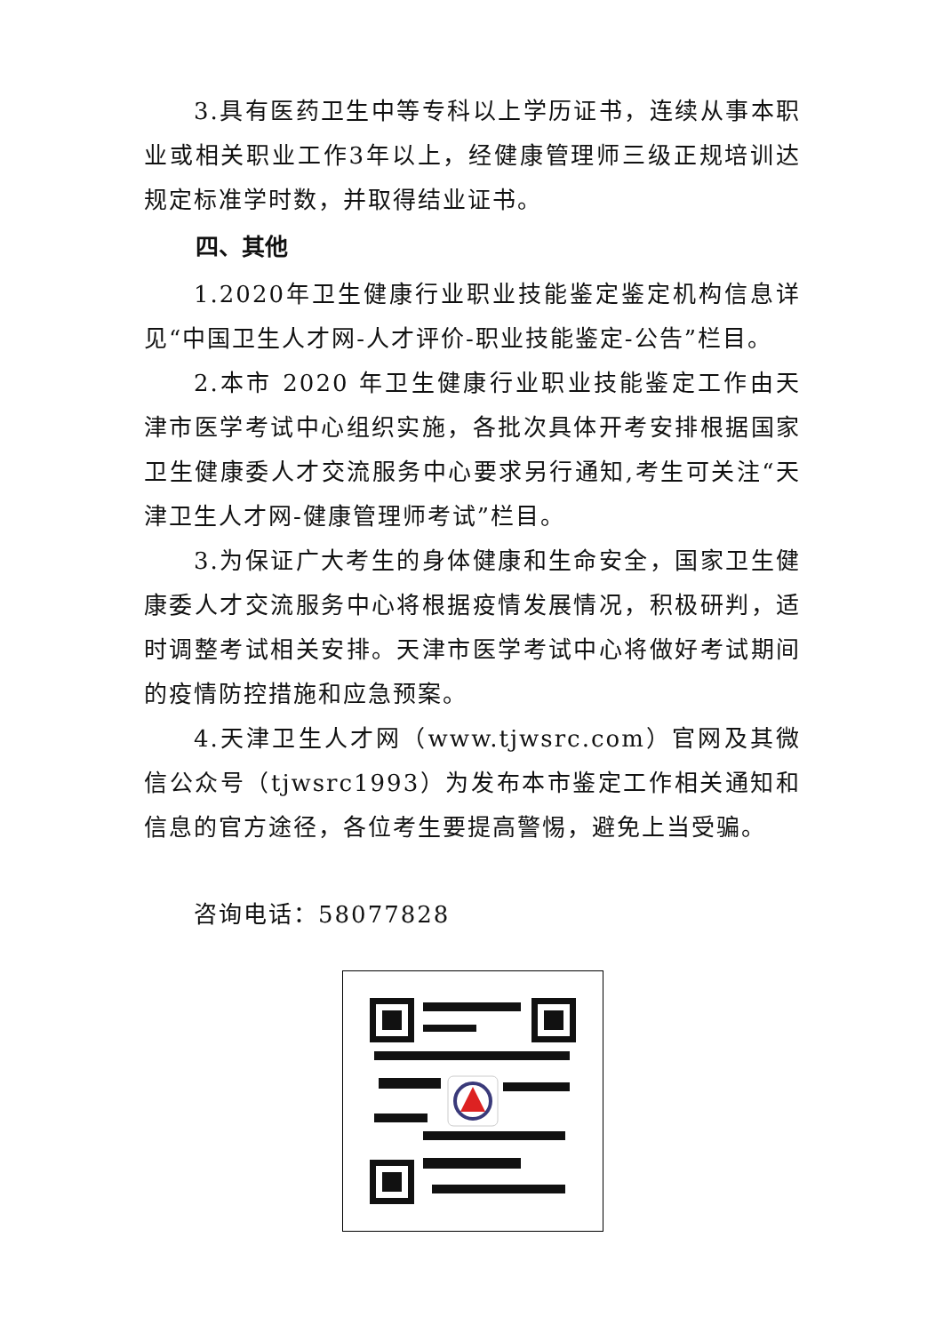3.具有医药卫生中等专科以上学历证书，连续从事本职业或相关职业工作3年以上，经健康管理师三级正规培训达规定标准学时数，并取得结业证书。
四、其他
1.2020年卫生健康行业职业技能鉴定鉴定机构信息详见“中国卫生人才网-人才评价-职业技能鉴定-公告”栏目。
2.本市 2020 年卫生健康行业职业技能鉴定工作由天津市医学考试中心组织实施，各批次具体开考安排根据国家卫生健康委人才交流服务中心要求另行通知,考生可关注“天津卫生人才网-健康管理师考试”栏目。
3.为保证广大考生的身体健康和生命安全，国家卫生健康委人才交流服务中心将根据疫情发展情况，积极研判，适时调整考试相关安排。天津市医学考试中心将做好考试期间的疫情防控措施和应急预案。
4.天津卫生人才网（www.tjwsrc.com）官网及其微信公众号（tjwsrc1993）为发布本市鉴定工作相关通知和信息的官方途径，各位考生要提高警惕，避免上当受骗。
咨询电话：58077828